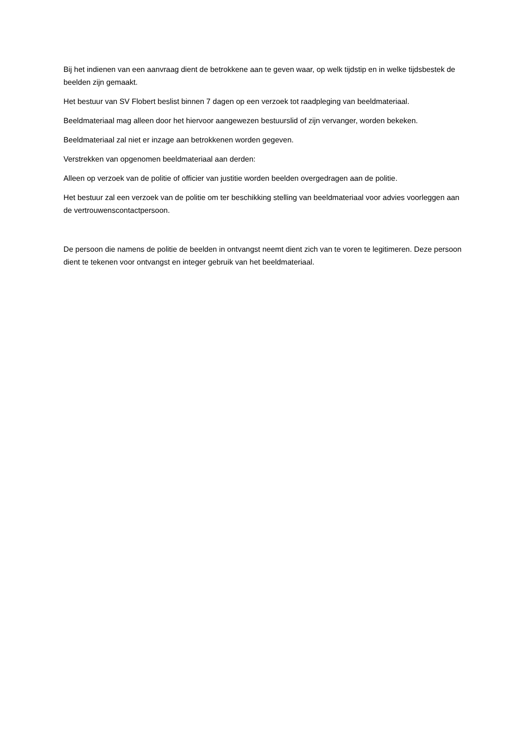Bij het indienen van een aanvraag dient de betrokkene aan te geven waar, op welk tijdstip en in welke tijdsbestek de beelden zijn gemaakt.
Het bestuur van SV Flobert beslist binnen 7 dagen op een verzoek tot raadpleging van beeldmateriaal.
Beeldmateriaal mag alleen door het hiervoor aangewezen bestuurslid of zijn vervanger, worden bekeken.
Beeldmateriaal zal niet er inzage aan betrokkenen worden gegeven.
Verstrekken van opgenomen beeldmateriaal aan derden:
Alleen op verzoek van de politie of officier van justitie worden beelden overgedragen aan de politie.
Het bestuur zal een verzoek van de politie om ter beschikking stelling van beeldmateriaal voor advies voorleggen aan de vertrouwenscontactpersoon.
De persoon die namens de politie de beelden in ontvangst neemt dient zich van te voren te legitimeren. Deze persoon dient te tekenen voor ontvangst en integer gebruik van het beeldmateriaal.